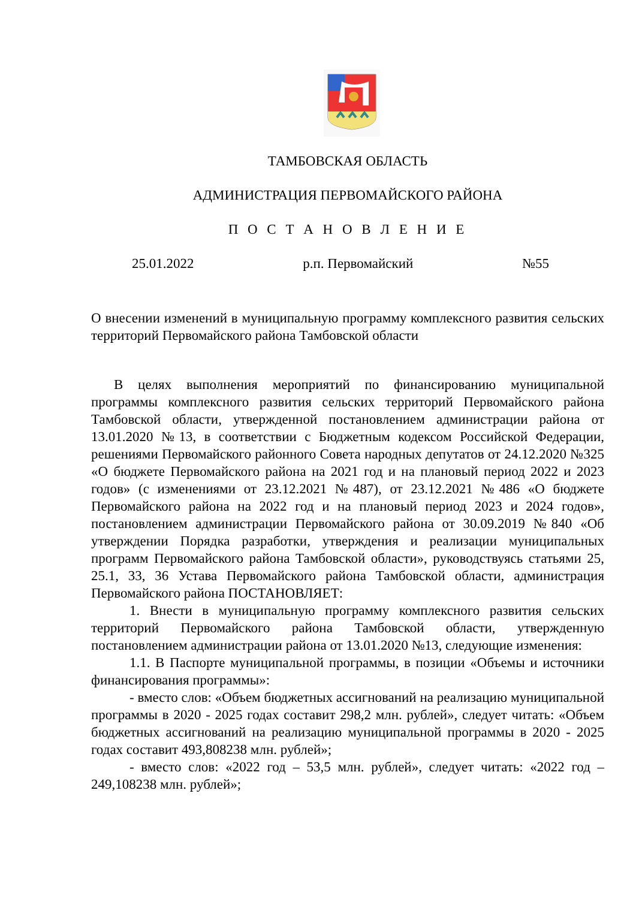ТАМБОВСКАЯ ОБЛАСТЬ
АДМИНИСТРАЦИЯ ПЕРВОМАЙСКОГО РАЙОНА
П О С Т А Н О В Л Е Н И Е
25.01.2022 р.п. Первомайский №55
О внесении изменений в муниципальную программу комплексного развития сельских территорий Первомайского района Тамбовской области
В целях выполнения мероприятий по финансированию муниципальной программы комплексного развития сельских территорий Первомайского района Тамбовской области, утвержденной постановлением администрации района от 13.01.2020 №13, в соответствии с Бюджетным кодексом Российской Федерации, решениями Первомайского районного Совета народных депутатов от 24.12.2020 №325 «О бюджете Первомайского района на 2021 год и на плановый период 2022 и 2023 годов» (с изменениями от 23.12.2021 №487), от 23.12.2021 №486 «О бюджете Первомайского района на 2022 год и на плановый период 2023 и 2024 годов», постановлением администрации Первомайского района от 30.09.2019 №840 «Об утверждении Порядка разработки, утверждения и реализации муниципальных программ Первомайского района Тамбовской области», руководствуясь статьями 25, 25.1, 33, 36 Устава Первомайского района Тамбовской области, администрация Первомайского района ПОСТАНОВЛЯЕТ:
1. Внести в муниципальную программу комплексного развития сельских территорий Первомайского района Тамбовской области, утвержденную постановлением администрации района от 13.01.2020 №13, следующие изменения:
1.1. В Паспорте муниципальной программы, в позиции «Объемы и источники финансирования программы»:
- вместо слов: «Объем бюджетных ассигнований на реализацию муниципальной программы в 2020 - 2025 годах составит 298,2 млн. рублей», следует читать: «Объем бюджетных ассигнований на реализацию муниципальной программы в 2020 - 2025 годах составит 493,808238 млн. рублей»;
- вместо слов: «2022 год – 53,5 млн. рублей», следует читать: «2022 год – 249,108238 млн. рублей»;